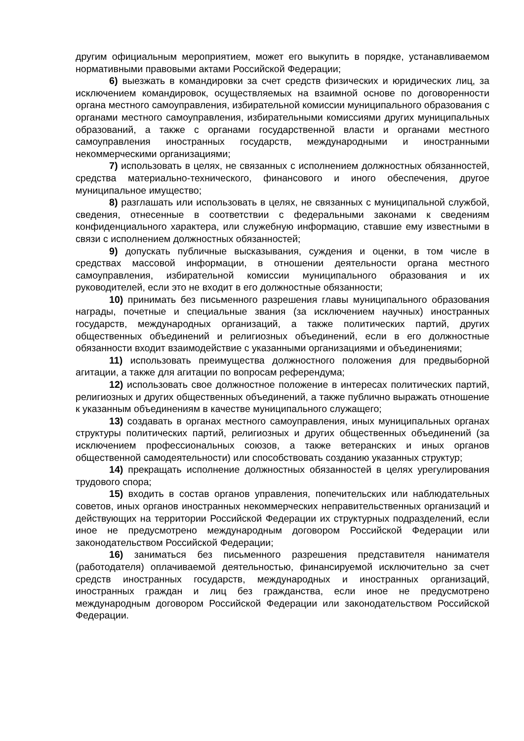другим официальным мероприятием, может его выкупить в порядке, устанавливаемом нормативными правовыми актами Российской Федерации;
6) выезжать в командировки за счет средств физических и юридических лиц, за исключением командировок, осуществляемых на взаимной основе по договоренности органа местного самоуправления, избирательной комиссии муниципального образования с органами местного самоуправления, избирательными комиссиями других муниципальных образований, а также с органами государственной власти и органами местного самоуправления иностранных государств, международными и иностранными некоммерческими организациями;
7) использовать в целях, не связанных с исполнением должностных обязанностей, средства материально-технического, финансового и иного обеспечения, другое муниципальное имущество;
8) разглашать или использовать в целях, не связанных с муниципальной службой, сведения, отнесенные в соответствии с федеральными законами к сведениям конфиденциального характера, или служебную информацию, ставшие ему известными в связи с исполнением должностных обязанностей;
9) допускать публичные высказывания, суждения и оценки, в том числе в средствах массовой информации, в отношении деятельности органа местного самоуправления, избирательной комиссии муниципального образования и их руководителей, если это не входит в его должностные обязанности;
10) принимать без письменного разрешения главы муниципального образования награды, почетные и специальные звания (за исключением научных) иностранных государств, международных организаций, а также политических партий, других общественных объединений и религиозных объединений, если в его должностные обязанности входит взаимодействие с указанными организациями и объединениями;
11) использовать преимущества должностного положения для предвыборной агитации, а также для агитации по вопросам референдума;
12) использовать свое должностное положение в интересах политических партий, религиозных и других общественных объединений, а также публично выражать отношение к указанным объединениям в качестве муниципального служащего;
13) создавать в органах местного самоуправления, иных муниципальных органах структуры политических партий, религиозных и других общественных объединений (за исключением профессиональных союзов, а также ветеранских и иных органов общественной самодеятельности) или способствовать созданию указанных структур;
14) прекращать исполнение должностных обязанностей в целях урегулирования трудового спора;
15) входить в состав органов управления, попечительских или наблюдательных советов, иных органов иностранных некоммерческих неправительственных организаций и действующих на территории Российской Федерации их структурных подразделений, если иное не предусмотрено международным договором Российской Федерации или законодательством Российской Федерации;
16) заниматься без письменного разрешения представителя нанимателя (работодателя) оплачиваемой деятельностью, финансируемой исключительно за счет средств иностранных государств, международных и иностранных организаций, иностранных граждан и лиц без гражданства, если иное не предусмотрено международным договором Российской Федерации или законодательством Российской Федерации.